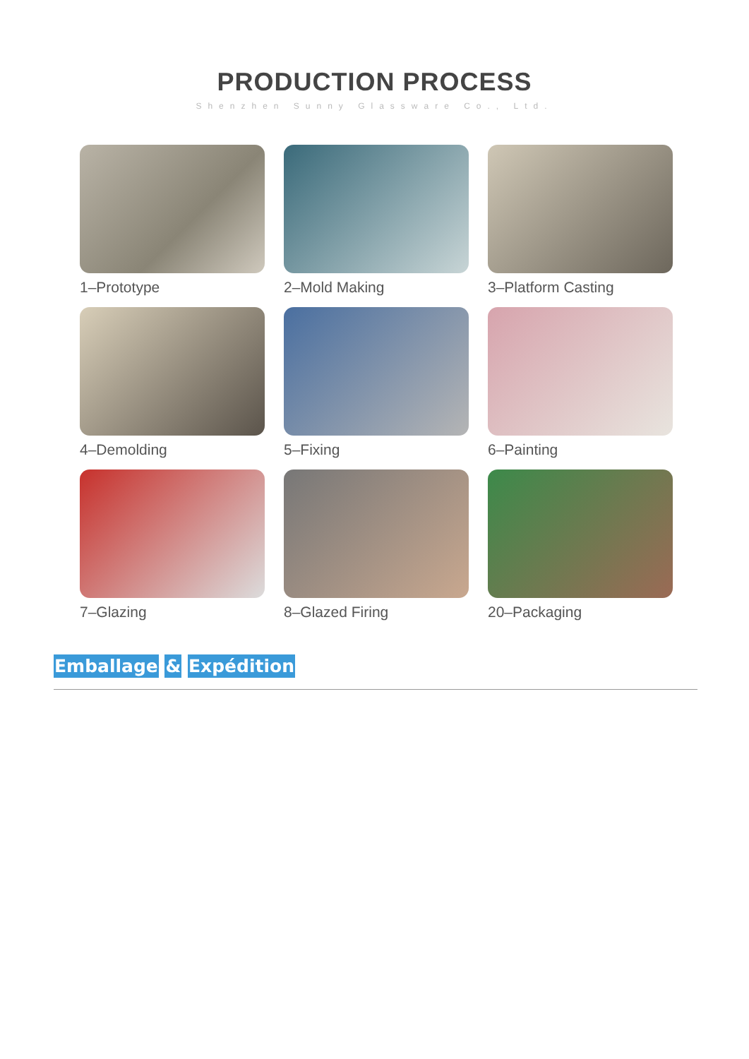PRODUCTION PROCESS
Shenzhen Sunny Glassware Co., Ltd.
1–Prototype
2–Mold Making
3–Platform Casting
4–Demolding
5–Fixing
6–Painting
7–Glazing
8–Glazed Firing
20–Packaging
Emballage & Expédition